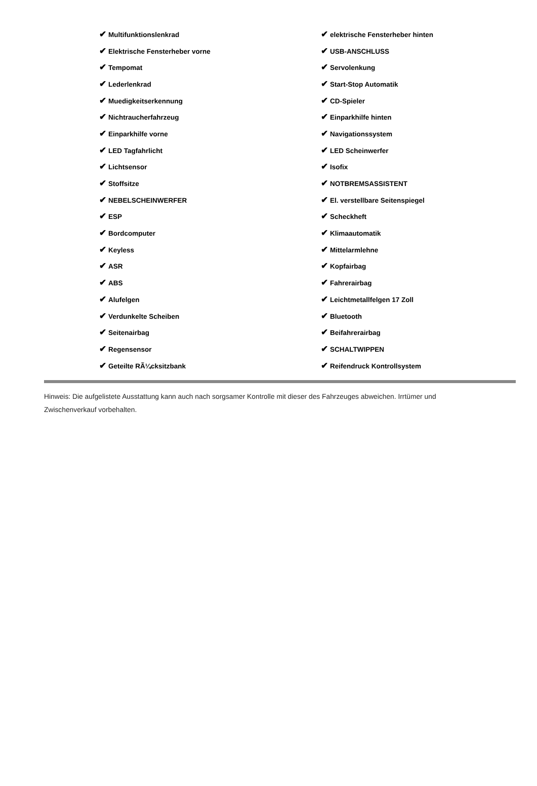| ✔ Multifunktionslenkrad | ✔ elektrische Fensterheber hinten |
| ✔ Elektrische Fensterheber vorne | ✔ USB-ANSCHLUSS |
| ✔ Tempomat | ✔ Servolenkung |
| ✔ Lederlenkrad | ✔ Start-Stop Automatik |
| ✔ Muedigkeitserkennung | ✔ CD-Spieler |
| ✔ Nichtraucherfahrzeug | ✔ Einparkhilfe hinten |
| ✔ Einparkhilfe vorne | ✔ Navigationssystem |
| ✔ LED Tagfahrlicht | ✔ LED Scheinwerfer |
| ✔ Lichtsensor | ✔ Isofix |
| ✔ Stoffsitze | ✔ NOTBREMSASSISTENT |
| ✔ NEBELSCHEINWERFER | ✔ El. verstellbare Seitenspiegel |
| ✔ ESP | ✔ Scheckheft |
| ✔ Bordcomputer | ✔ Klimaautomatik |
| ✔ Keyless | ✔ Mittelarmlehne |
| ✔ ASR | ✔ Kopfairbag |
| ✔ ABS | ✔ Fahrerairbag |
| ✔ Alufelgen | ✔ Leichtmetallfelgen 17 Zoll |
| ✔ Verdunkelte Scheiben | ✔ Bluetooth |
| ✔ Seitenairbag | ✔ Beifahrerairbag |
| ✔ Regensensor | ✔ SCHALTWIPPEN |
| ✔ Geteilte RÃ¼cksitzbank | ✔ Reifendruck Kontrollsystem |
Hinweis: Die aufgelistete Ausstattung kann auch nach sorgsamer Kontrolle mit dieser des Fahrzeuges abweichen. Irrtümer und Zwischenverkauf vorbehalten.